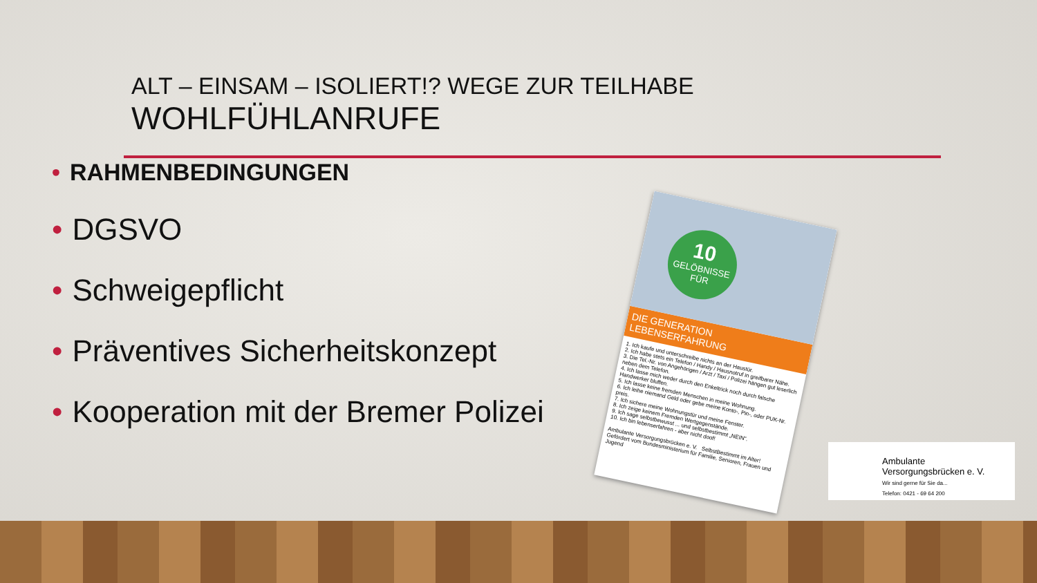ALT – EINSAM – ISOLIERT!? WEGE ZUR TEILHABE
WOHLFÜHLANRUFE
• RAHMENBEDINGUNGEN
• DGSVO
• Schweigepflicht
• Präventives Sicherheitskonzept
• Kooperation mit der Bremer Polizei
10
GELÖBNISSE
FÜR
DIE GENERATION LEBENSERFAHRUNG
1. Ich kaufe und unterschreibe nichts an der Haustür.
2. Ich habe stets ein Telefon / Handy / Hausnotruf in greifbarer Nähe.
3. Die Tel.-Nr. von Angehörigen / Arzt / Taxi / Polizei hängen gut leserlich neben dem Telefon.
4. Ich lasse mich weder durch den Enkeltrick noch durch falsche Handwerker bluffen.
5. Ich lasse keine fremden Menschen in meine Wohnung.
6. Ich leihe niemand Geld oder gebe meine Konto-, Pin-, oder PUK-Nr. preis.
7. Ich sichere meine Wohnungstür und meine Fenster.
8. Ich zeige keinem Fremden Wertgegenstände.
9. Ich sage selbstbewusst ... und selbstbestimmt „NEIN".
10. Ich bin lebenserfahren - aber nicht doof!
Ambulante Versorgungsbrücken e. V. SelbstBestimmt im Alter! Gefördert vom Bundesministerium für Familie, Senioren, Frauen und Jugend
Ambulante
Versorgungsbrücken e. V.
Wir sind gerne für Sie da...
Telefon: 0421 - 69 64 200